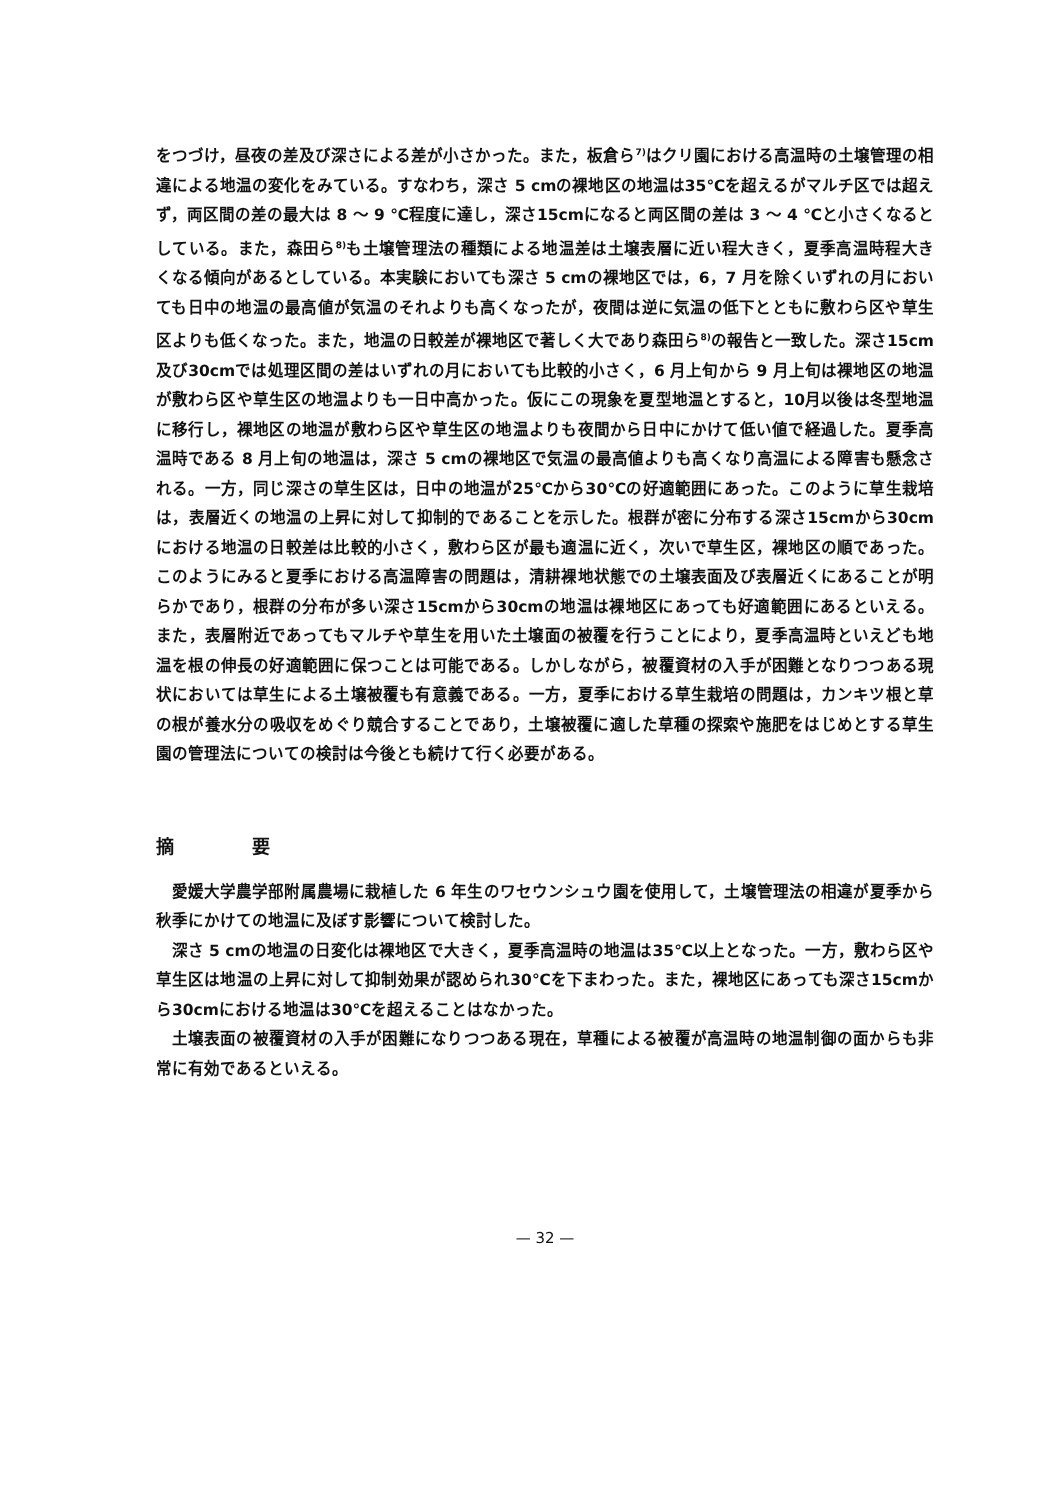をつづけ，昼夜の差及び深さによる差が小さかった。また，板倉ら<sup>7)</sup>はクリ園における高温時の土壌管理の相違による地温の変化をみている。すなわち，深さ 5 cmの裸地区の地温は35℃を超えるがマルチ区では超えず，両区間の差の最大は 8 〜 9 ℃程度に達し，深さ15cmになると両区間の差は 3 〜 4 ℃と小さくなるとしている。また，森田ら<sup>8)</sup>も土壌管理法の種類による地温差は土壌表層に近い程大きく，夏季高温時程大きくなる傾向があるとしている。本実験においても深さ 5 cmの裸地区では，6，7 月を除くいずれの月においても日中の地温の最高値が気温のそれよりも高くなったが，夜間は逆に気温の低下とともに敷わら区や草生区よりも低くなった。また，地温の日較差が裸地区で著しく大であり森田ら<sup>8)</sup>の報告と一致した。深さ15cm及び30cmでは処理区間の差はいずれの月においても比較的小さく，6 月上旬から 9 月上旬は裸地区の地温が敷わら区や草生区の地温よりも一日中高かった。仮にこの現象を夏型地温とすると，10月以後は冬型地温に移行し，裸地区の地温が敷わら区や草生区の地温よりも夜間から日中にかけて低い値で経過した。夏季高温時である 8 月上旬の地温は，深さ 5 cmの裸地区で気温の最高値よりも高くなり高温による障害も懸念される。一方，同じ深さの草生区は，日中の地温が25℃から30℃の好適範囲にあった。このように草生栽培は，表層近くの地温の上昇に対して抑制的であることを示した。根群が密に分布する深さ15cmから30cmにおける地温の日較差は比較的小さく，敷わら区が最も適温に近く，次いで草生区，裸地区の順であった。このようにみると夏季における高温障害の問題は，清耕裸地状態での土壌表面及び表層近くにあることが明らかであり，根群の分布が多い深さ15cmから30cmの地温は裸地区にあっても好適範囲にあるといえる。また，表層附近であってもマルチや草生を用いた土壌面の被覆を行うことにより，夏季高温時といえども地温を根の伸長の好適範囲に保つことは可能である。しかしながら，被覆資材の入手が困難となりつつある現状においては草生による土壌被覆も有意義である。一方，夏季における草生栽培の問題は，カンキツ根と草の根が養水分の吸収をめぐり競合することであり，土壌被覆に適した草種の探索や施肥をはじめとする草生園の管理法についての検討は今後とも続けて行く必要がある。
摘 要
愛媛大学農学部附属農場に栽植した 6 年生のワセウンシュウ園を使用して，土壌管理法の相違が夏季から秋季にかけての地温に及ぼす影響について検討した。
深さ 5 cmの地温の日変化は裸地区で大きく，夏季高温時の地温は35℃以上となった。一方，敷わら区や草生区は地温の上昇に対して抑制効果が認められ30℃を下まわった。また，裸地区にあっても深さ15cmから30cmにおける地温は30℃を超えることはなかった。
土壌表面の被覆資材の入手が困難になりつつある現在，草種による被覆が高温時の地温制御の面からも非常に有効であるといえる。
— 32 —